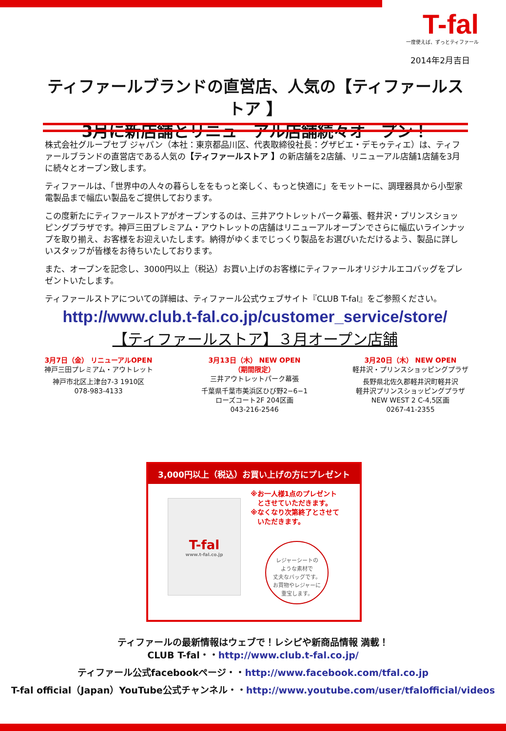T-fal
一度使えば、ずっとティファール
2014年2月吉日
ティファールブランドの直営店、人気の【ティファールストア 】
3月に新店舗とリニューアル店舗続々オープン！
株式会社グループセブ ジャパン（本社：東京都品川区、代表取締役社長：グザビエ・デモゥティエ）は、ティファールブランドの直営店である人気の【ティファールストア 】の新店舗を2店舗、リニューアル店舗1店舗を3月に続々とオープン致します。
ティファールは、「世界中の人々の暮らしををもっと楽しく、もっと快適に」をモットーに、調理器具から小型家電製品まで幅広い製品をご提供しております。
この度新たにティファールストアがオープンするのは、三井アウトレットパーク幕張、軽井沢・プリンスショッピングプラザです。神戸三田プレミアム・アウトレットの店舗はリニューアルオープンでさらに幅広いラインナップを取り揃え、お客様をお迎えいたします。納得がゆくまでじっくり製品をお選びいただけるよう、製品に詳しいスタッフが皆様をお待ちいたしております。
また、オープンを記念し、3000円以上（税込）お買い上げのお客様にティファールオリジナルエコバッグをプレゼントいたします。
ティファールストアについての詳細は、ティファール公式ウェブサイト『CLUB T-fal』をご参照ください。
http://www.club.t-fal.co.jp/customer_service/store/
【ティファールストア】３月オープン店舗
3月7日（金） リニューアルOPEN
神戸三田プレミアム・アウトレット
神戸市北区上津台7-3 1910区
078-983-4133
3月13日（木） NEW OPEN
（期間限定）
三井アウトレットパーク幕張
千葉県千葉市美浜区ひび野2−6−1
ローズコート2F 204区画
043-216-2546
3月20日（木） NEW OPEN
軽井沢・プリンスショッピングプラザ
長野県北佐久郡軽井沢町軽井沢
軽井沢プリンスショッピングプラザ
NEW WEST 2 C-4,5区画
0267-41-2355
3,000円以上（税込）お買い上げの方にプレゼント
T-fal
www.t-fal.co.jp
※お一人様1点のプレゼント
　とさせていただきます。
※なくなり次第終了とさせて
　いただきます。
レジャーシートの
ような素材で
丈夫なバッグです。
お買物やレジャーに
重宝します。
ティファールの最新情報はウェブで！レシピや新商品情報 満載！
CLUB T-fal・・http://www.club.t-fal.co.jp/
ティファール公式facebookページ・・http://www.facebook.com/tfal.co.jp
T-fal official（Japan）YouTube公式チャンネル・・http://www.youtube.com/user/tfalofficial/videos